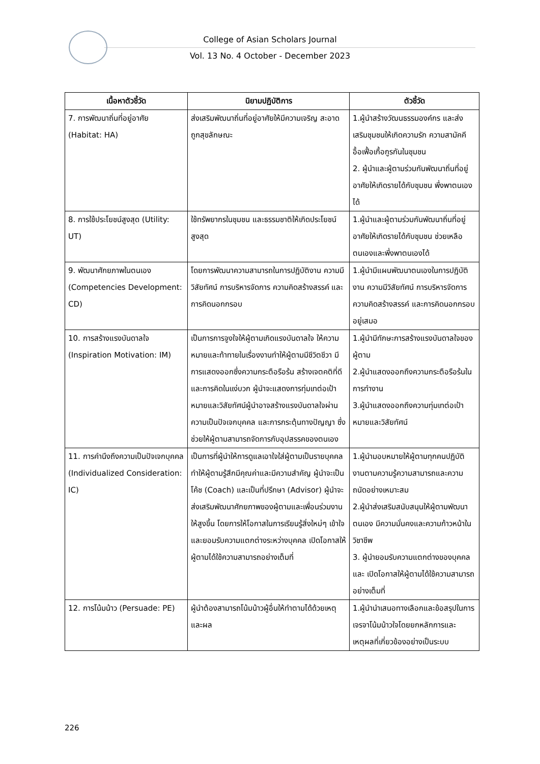College of Asian Scholars Journal
Vol. 13 No. 4 October - December 2023
| เนื้อหาตัวชี้วัด | นิยามปฏิบัติการ | ตัวชี้วัด |
| --- | --- | --- |
| 7. การพัฒนาถิ่นที่อยู่อาศัย (Habitat: HA) | ส่งเสริมพัฒนาถิ่นที่อยู่อาศัยให้มีความเจริญ สะอาดถูกสุขลักษณะ | 1.ผู้นำสร้างวัฒนธรรมองค์กร และส่งเสริมชุมชนให้เกิดความรัก ความสามัคคี อื้อเฟื้อเกื้อกูรกันในชุมชน 2. ผู้นำและผู้ตามร่วมกันพัฒนาถิ่นที่อยู่อาศัยให้เกิดรายได้กับชุมชน พึ่งพาตนเองได้ |
| 8. การใช้ประโยชน์สูงสุด (Utility: UT) | ใช้ทรัพยากรในชุมชน และธรรมชาติให้เกิดประโยชน์สูงสุด | 1.ผู้นำและผู้ตามร่วมกันพัฒนาถิ่นที่อยู่อาศัยให้เกิดรายได้กับชุมชน ช่วยเหลือตนเองและพึ่งพาตนเองได้ |
| 9. พัฒนาศักยภาพในตนเอง (Competencies Development: CD) | โดยการพัฒนาความสามารถในการปฏิบัติงาน ความมีวิสัยทัศน์ การบริหารจัดการ ความคิดสร้างสรรค์ และการคิดนอกกรอบ | 1.ผู้นำมีแผนพัฒนาตนเองในการปฏิบัติงาน ความมีวิสัยทัศน์ การบริหารจัดการ ความคิดสร้างสรรค์ และการคิดนอกกรอบอยู่เสมอ |
| 10. การสร้างแรงบันดาลใจ (Inspiration Motivation: IM) | เป็นการการจูงใจให้ผู้ตามเกิดแรงบันดาลใจ ให้ความหมายและท้าทายในเรื่องงานทำให้ผู้ตามมีชีวิตชีวา มีการแสดงออกซึ่งความกระตือรือร้น สร้างเจตคติที่ดีและการคิดในแง่บวก ผู้นำจะแสดงการทุ่มเทต่อเป้าหมายและวิสัยทัศน์ผู้นำอาจสร้างแรงบันดาลใจผ่านความเป็นปัจเจกบุคคล และการกระตุ้นทางปัญญา ซึ่งช่วยให้ผู้ตามสามารถจัดการกับอุปสรรคของตนเอง | 1.ผู้นำมีทักษะการสร้างแรงบันดาลใจของผู้ตาม 2.ผู้นำแสดงออกถึงความกระตือรือร้นในการทำงาน 3.ผู้นำแสดงออกถึงความทุ่มเทต่อเป้าหมายและวิสัยทัศน์ |
| 11. การคำนึงถึงความเป็นปัจเจกบุคคล (Individualized Consideration: IC) | เป็นการที่ผู้นำให้การดูแลเอาใจใส่ผู้ตามเป็นรายบุคคล ทำให้ผู้ตามรู้สึกมีคุณค่าและมีความสำคัญ ผู้นำจะเป็นโค้ช (Coach) และเป็นที่ปรึกษา (Advisor) ผู้นำจะส่งเสริมพัฒนาศักยภาพของผู้ตามและเพื่อนร่วมงานให้สูงขึ้น โดยการให้โอกาสในการเรียนรู้สิ่งใหม่ๆ เข้าใจและยอมรับความแตกต่างระหว่างบุคคล เปิดโอกาสให้ผู้ตามได้ใช้ความสามารถอย่างเต็มที่ | 1.ผู้นำมอบหมายให้ผู้ตามทุกคนปฏิบัติงานตามความรู้ความสามารถและความถนัดอย่างเหมาะสม 2.ผู้นำส่งเสริมสนับสนุนให้ผู้ตามพัฒนาตนเอง มีความมั่นคงและความก้าวหน้าในวิชาชีพ 3. ผู้นำยอมรับความแตกต่างของบุคคลและ เปิดโอกาสให้ผู้ตามได้ใช้ความสามารถอย่างเต็มที่ |
| 12. การโน้มน้าว (Persuade: PE) | ผู้นำต้องสามารถโน้มน้าวผู้อื่นให้ทำตามได้ด้วยเหตุและผล | 1.ผู้นำนำเสนอทางเลือกและข้อสรุปในการเจรจาโน้มน้าวใจโดยยกหลักการและเหตุผลที่เกี่ยวข้องอย่างเป็นระบบ |
226